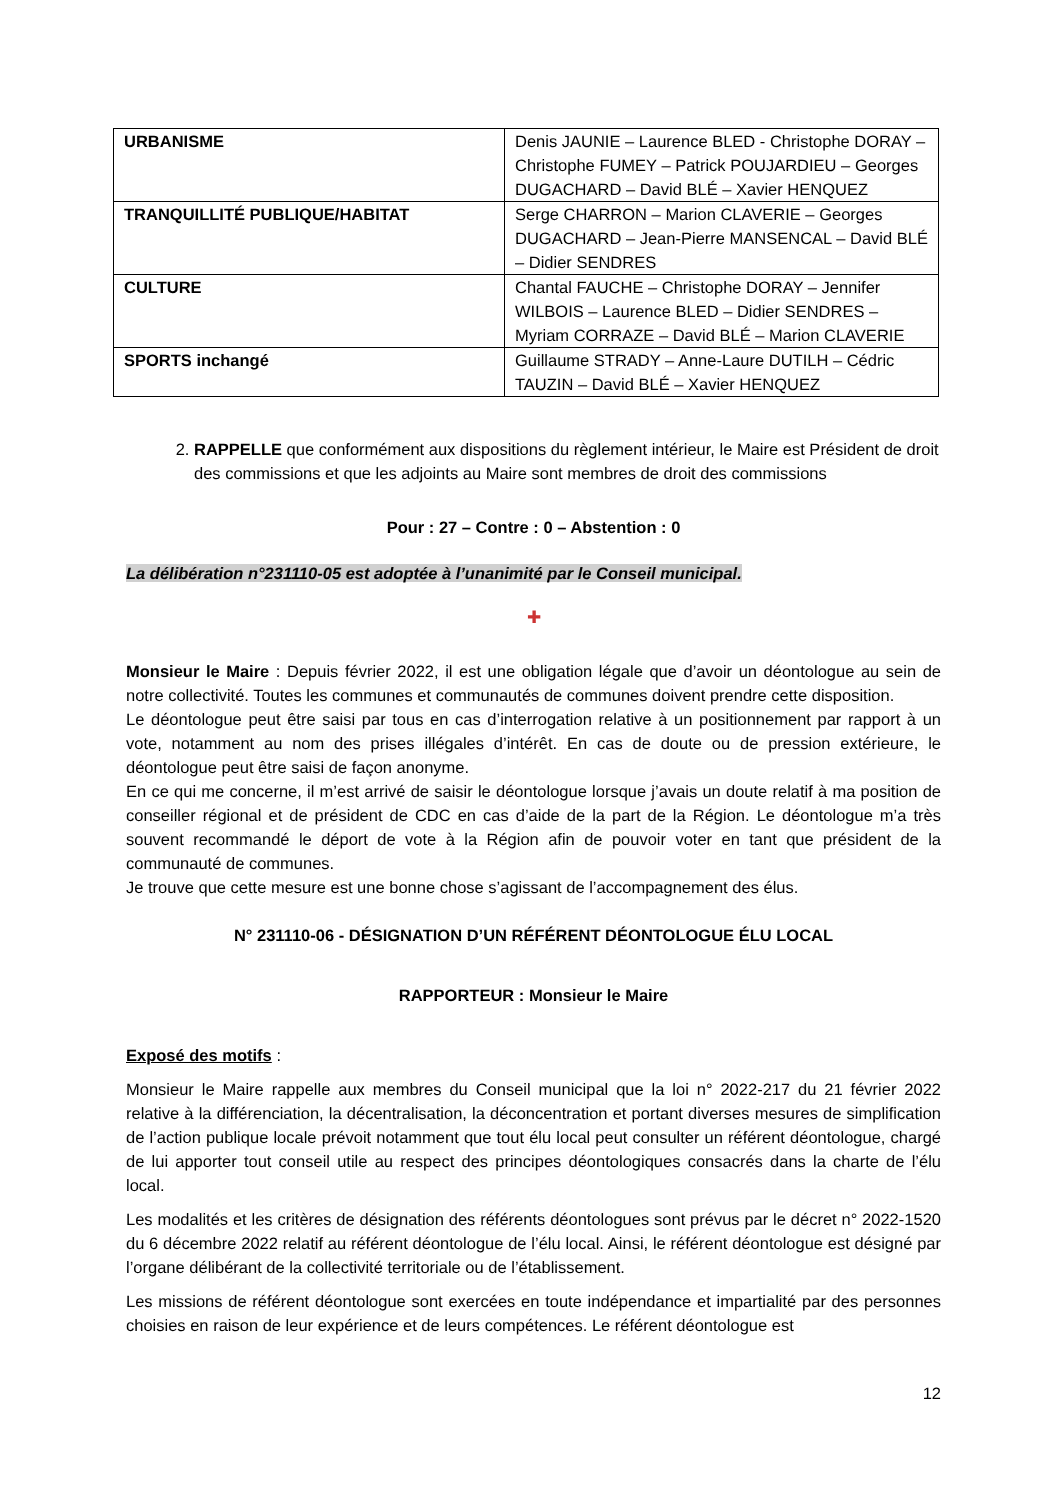| URBANISME | Denis JAUNIE – Laurence BLED - Christophe DORAY – Christophe FUMEY – Patrick POUJARDIEU – Georges DUGACHARD – David BLÉ – Xavier HENQUEZ |
| TRANQUILLITÉ PUBLIQUE/HABITAT | Serge CHARRON – Marion CLAVERIE – Georges DUGACHARD – Jean-Pierre MANSENCAL – David BLÉ – Didier SENDRES |
| CULTURE | Chantal FAUCHE – Christophe DORAY – Jennifer WILBOIS – Laurence BLED – Didier SENDRES – Myriam CORRAZE – David BLÉ – Marion CLAVERIE |
| SPORTS inchangé | Guillaume STRADY – Anne-Laure DUTILH – Cédric TAUZIN – David BLÉ – Xavier HENQUEZ |
2. RAPPELLE que conformément aux dispositions du règlement intérieur, le Maire est Président de droit des commissions et que les adjoints au Maire sont membres de droit des commissions
Pour : 27 – Contre : 0 – Abstention : 0
La délibération n°231110-05 est adoptée à l’unanimité par le Conseil municipal.
✚
Monsieur le Maire : Depuis février 2022, il est une obligation légale que d’avoir un déontologue au sein de notre collectivité. Toutes les communes et communautés de communes doivent prendre cette disposition.
Le déontologue peut être saisi par tous en cas d’interrogation relative à un positionnement par rapport à un vote, notamment au nom des prises illégales d’intérêt. En cas de doute ou de pression extérieure, le déontologue peut être saisi de façon anonyme.
En ce qui me concerne, il m’est arrivé de saisir le déontologue lorsque j’avais un doute relatif à ma position de conseiller régional et de président de CDC en cas d’aide de la part de la Région. Le déontologue m’a très souvent recommandé le déport de vote à la Région afin de pouvoir voter en tant que président de la communauté de communes.
Je trouve que cette mesure est une bonne chose s’agissant de l’accompagnement des élus.
N° 231110-06 - DÉSIGNATION D’UN RÉFÉRENT DÉONTOLOGUE ÉLU LOCAL
RAPPORTEUR : Monsieur le Maire
Exposé des motifs :
Monsieur le Maire rappelle aux membres du Conseil municipal que la loi n° 2022-217 du 21 février 2022 relative à la différenciation, la décentralisation, la déconcentration et portant diverses mesures de simplification de l’action publique locale prévoit notamment que tout élu local peut consulter un référent déontologue, chargé de lui apporter tout conseil utile au respect des principes déontologiques consacrés dans la charte de l’élu local.
Les modalités et les critères de désignation des référents déontologues sont prévus par le décret n° 2022-1520 du 6 décembre 2022 relatif au référent déontologue de l’élu local. Ainsi, le référent déontologue est désigné par l’organe délibérant de la collectivité territoriale ou de l’établissement.
Les missions de référent déontologue sont exercées en toute indépendance et impartialité par des personnes choisies en raison de leur expérience et de leurs compétences. Le référent déontologue est
12